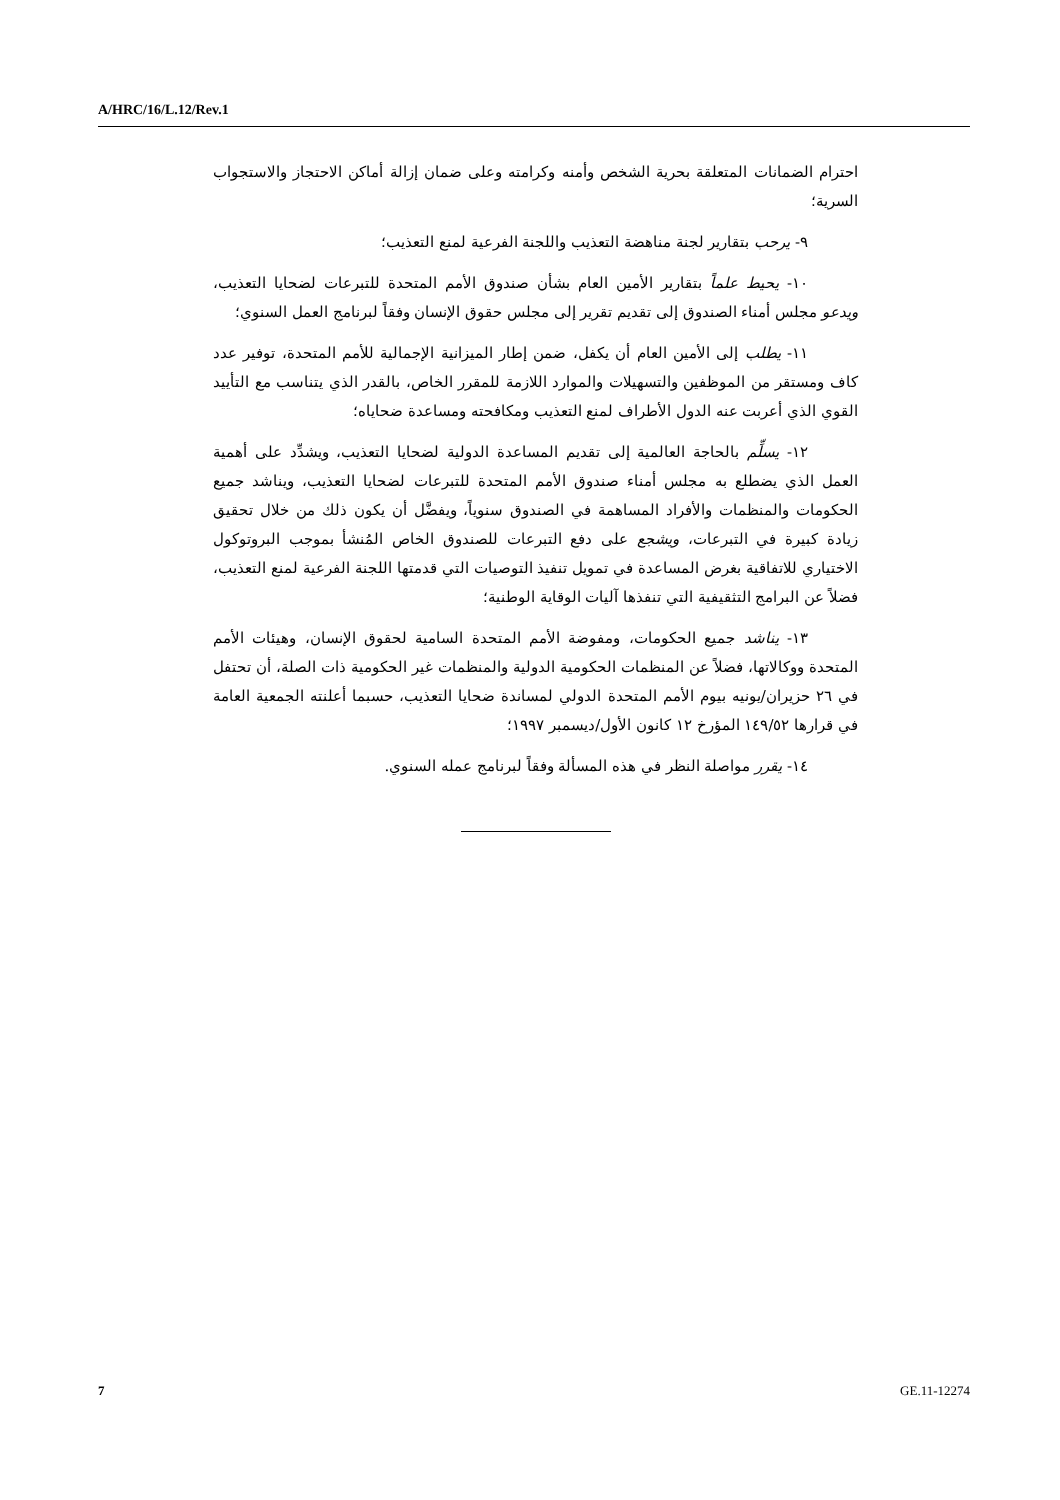A/HRC/16/L.12/Rev.1
احترام الضمانات المتعلقة بحرية الشخص وأمنه وكرامته وعلى ضمان إزالة أماكن الاحتجاز والاستجواب السرية؛
٩- يرحب بتقارير لجنة مناهضة التعذيب واللجنة الفرعية لمنع التعذيب؛
١٠- يحيط علماً بتقارير الأمين العام بشأن صندوق الأمم المتحدة للتبرعات لضحايا التعذيب، ويدعو مجلس أمناء الصندوق إلى تقديم تقرير إلى مجلس حقوق الإنسان وفقاً لبرنامج العمل السنوي؛
١١- يطلب إلى الأمين العام أن يكفل، ضمن إطار الميزانية الإجمالية للأمم المتحدة، توفير عدد كاف ومستقر من الموظفين والتسهيلات والموارد اللازمة للمقرر الخاص، بالقدر الذي يتناسب مع التأييد القوي الذي أعربت عنه الدول الأطراف لمنع التعذيب ومكافحته ومساعدة ضحاياه؛
١٢- يسلِّم بالحاجة العالمية إلى تقديم المساعدة الدولية لضحايا التعذيب، ويشدِّد على أهمية العمل الذي يضطلع به مجلس أمناء صندوق الأمم المتحدة للتبرعات لضحايا التعذيب، ويناشد جميع الحكومات والمنظمات والأفراد المساهمة في الصندوق سنوياً، ويفضَّل أن يكون ذلك من خلال تحقيق زيادة كبيرة في التبرعات، ويشجع على دفع التبرعات للصندوق الخاص المُنشأ بموجب البروتوكول الاختياري للاتفاقية بغرض المساعدة في تمويل تنفيذ التوصيات التي قدمتها اللجنة الفرعية لمنع التعذيب، فضلاً عن البرامج التثقيفية التي تنفذها آليات الوقاية الوطنية؛
١٣- يناشد جميع الحكومات، ومفوضة الأمم المتحدة السامية لحقوق الإنسان، وهيئات الأمم المتحدة ووكالاتها، فضلاً عن المنظمات الحكومية الدولية والمنظمات غير الحكومية ذات الصلة، أن تحتفل في ٢٦ حزيران/يونيه بيوم الأمم المتحدة الدولي لمساندة ضحايا التعذيب، حسبما أعلنته الجمعية العامة في قرارها ١٤٩/٥٢ المؤرخ ١٢ كانون الأول/ديسمبر ١٩٩٧؛
١٤- يقرر مواصلة النظر في هذه المسألة وفقاً لبرنامج عمله السنوي.
7 GE.11-12274